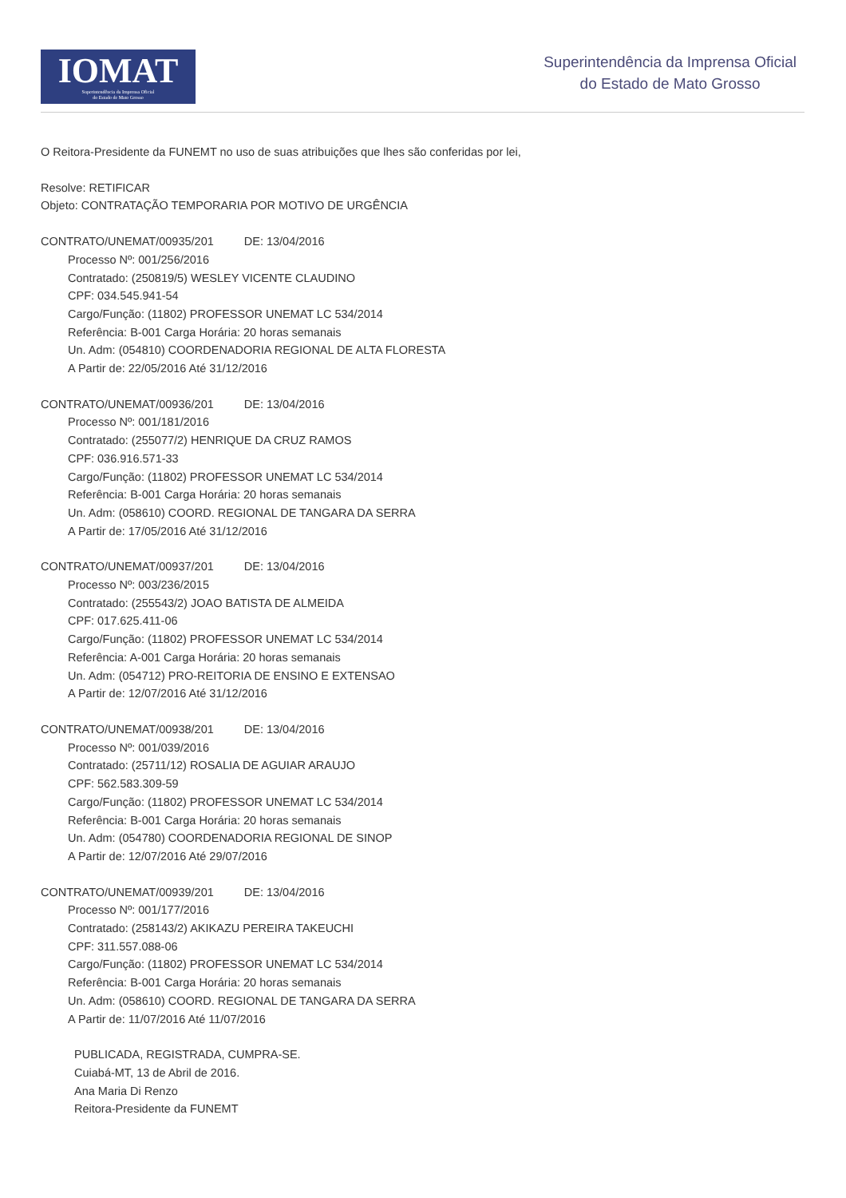IOMAT
Superintendência da Imprensa Oficial
do Estado de Mato Grosso
Superintendência da Imprensa Oficial
do Estado de Mato Grosso
O Reitora-Presidente da FUNEMT no uso de suas atribuições que lhes são conferidas por lei,
Resolve: RETIFICAR
Objeto: CONTRATAÇÃO TEMPORARIA POR MOTIVO DE URGÊNCIA
CONTRATO/UNEMAT/00935/201 DE: 13/04/2016
Processo Nº: 001/256/2016
Contratado: (250819/5) WESLEY VICENTE CLAUDINO
CPF: 034.545.941-54
Cargo/Função: (11802) PROFESSOR UNEMAT LC 534/2014
Referência: B-001 Carga Horária: 20 horas semanais
Un. Adm: (054810) COORDENADORIA REGIONAL DE ALTA FLORESTA
A Partir de: 22/05/2016 Até 31/12/2016
CONTRATO/UNEMAT/00936/201 DE: 13/04/2016
Processo Nº: 001/181/2016
Contratado: (255077/2) HENRIQUE DA CRUZ RAMOS
CPF: 036.916.571-33
Cargo/Função: (11802) PROFESSOR UNEMAT LC 534/2014
Referência: B-001 Carga Horária: 20 horas semanais
Un. Adm: (058610) COORD. REGIONAL DE TANGARA DA SERRA
A Partir de: 17/05/2016 Até 31/12/2016
CONTRATO/UNEMAT/00937/201 DE: 13/04/2016
Processo Nº: 003/236/2015
Contratado: (255543/2) JOAO BATISTA DE ALMEIDA
CPF: 017.625.411-06
Cargo/Função: (11802) PROFESSOR UNEMAT LC 534/2014
Referência: A-001 Carga Horária: 20 horas semanais
Un. Adm: (054712) PRO-REITORIA DE ENSINO E EXTENSAO
A Partir de: 12/07/2016 Até 31/12/2016
CONTRATO/UNEMAT/00938/201 DE: 13/04/2016
Processo Nº: 001/039/2016
Contratado: (25711/12) ROSALIA DE AGUIAR ARAUJO
CPF: 562.583.309-59
Cargo/Função: (11802) PROFESSOR UNEMAT LC 534/2014
Referência: B-001 Carga Horária: 20 horas semanais
Un. Adm: (054780) COORDENADORIA REGIONAL DE SINOP
A Partir de: 12/07/2016 Até 29/07/2016
CONTRATO/UNEMAT/00939/201 DE: 13/04/2016
Processo Nº: 001/177/2016
Contratado: (258143/2) AKIKAZU PEREIRA TAKEUCHI
CPF: 311.557.088-06
Cargo/Função: (11802) PROFESSOR UNEMAT LC 534/2014
Referência: B-001 Carga Horária: 20 horas semanais
Un. Adm: (058610) COORD. REGIONAL DE TANGARA DA SERRA
A Partir de: 11/07/2016 Até 11/07/2016
PUBLICADA, REGISTRADA, CUMPRA-SE.
Cuiabá-MT, 13 de Abril de 2016.
Ana Maria Di Renzo
Reitora-Presidente da FUNEMT